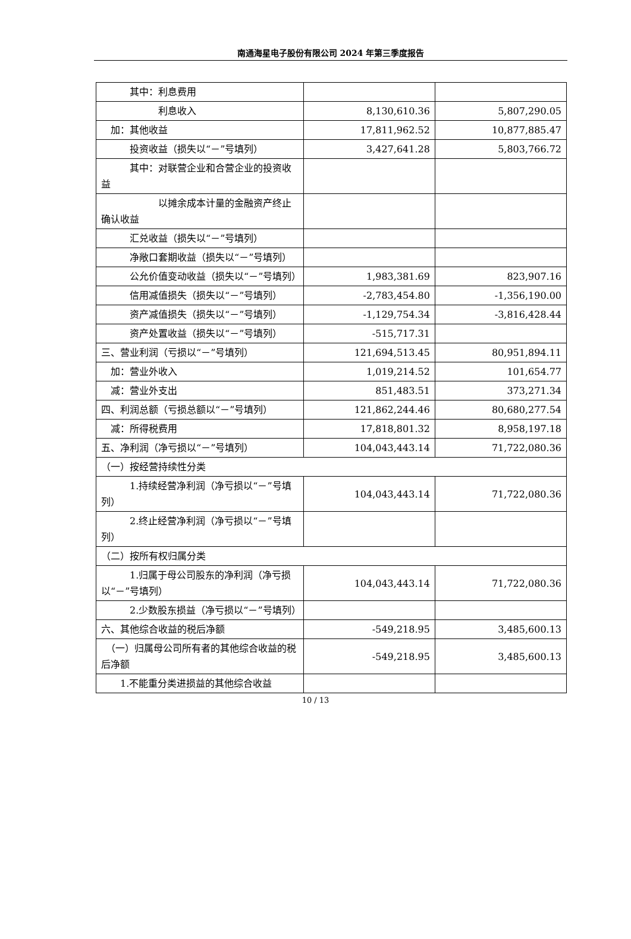南通海星电子股份有限公司 2024 年第三季度报告
| 其中：利息费用 | | |
| 利息收入 | 8,130,610.36 | 5,807,290.05 |
| 加：其他收益 | 17,811,962.52 | 10,877,885.47 |
| 投资收益（损失以“－”号填列） | 3,427,641.28 | 5,803,766.72 |
| 其中：对联营企业和合营企业的投资收益 | | |
| 以摊余成本计量的金融资产终止确认收益 | | |
| 汇兑收益（损失以“－”号填列） | | |
| 净敞口套期收益（损失以“－”号填列） | | |
| 公允价值变动收益（损失以“－”号填列） | 1,983,381.69 | 823,907.16 |
| 信用减值损失（损失以“－”号填列） | -2,783,454.80 | -1,356,190.00 |
| 资产减值损失（损失以“－”号填列） | -1,129,754.34 | -3,816,428.44 |
| 资产处置收益（损失以“－”号填列） | -515,717.31 | |
| 三、营业利润（亏损以“－”号填列） | 121,694,513.45 | 80,951,894.11 |
| 加：营业外收入 | 1,019,214.52 | 101,654.77 |
| 减：营业外支出 | 851,483.51 | 373,271.34 |
| 四、利润总额（亏损总额以“－”号填列） | 121,862,244.46 | 80,680,277.54 |
| 减：所得税费用 | 17,818,801.32 | 8,958,197.18 |
| 五、净利润（净亏损以“－”号填列） | 104,043,443.14 | 71,722,080.36 |
| （一）按经营持续性分类 | | |
| 1.持续经营净利润（净亏损以“－”号填列） | 104,043,443.14 | 71,722,080.36 |
| 2.终止经营净利润（净亏损以“－”号填列） | | |
| （二）按所有权归属分类 | | |
| 1.归属于母公司股东的净利润（净亏损以“－”号填列） | 104,043,443.14 | 71,722,080.36 |
| 2.少数股东损益（净亏损以“－”号填列） | | |
| 六、其他综合收益的税后净额 | -549,218.95 | 3,485,600.13 |
| （一）归属母公司所有者的其他综合收益的税后净额 | -549,218.95 | 3,485,600.13 |
| 1.不能重分类进损益的其他综合收益 | | |
10 / 13